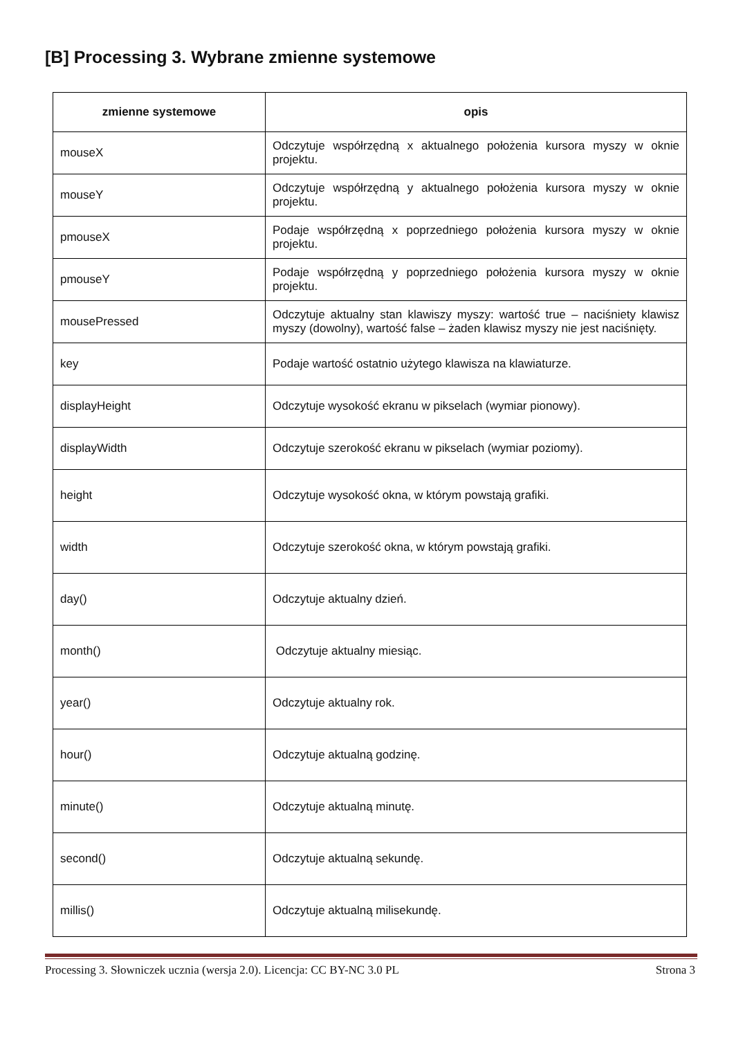[B] Processing 3. Wybrane zmienne systemowe
| zmienne systemowe | opis |
| --- | --- |
| mouseX | Odczytuje współrzędną x aktualnego położenia kursora myszy w oknie projektu. |
| mouseY | Odczytuje współrzędną y aktualnego położenia kursora myszy w oknie projektu. |
| pmouseX | Podaje współrzędną x poprzedniego położenia kursora myszy w oknie projektu. |
| pmouseY | Podaje współrzędną y poprzedniego położenia kursora myszy w oknie projektu. |
| mousePressed | Odczytuje aktualny stan klawiszy myszy: wartość true – naciśniety klawisz myszy (dowolny), wartość false – żaden klawisz myszy nie jest naciśnięty. |
| key | Podaje wartość ostatnio użytego klawisza na klawiaturze. |
| displayHeight | Odczytuje wysokość ekranu w pikselach (wymiar pionowy). |
| displayWidth | Odczytuje szerokość ekranu w pikselach (wymiar poziomy). |
| height | Odczytuje wysokość okna, w którym powstają grafiki. |
| width | Odczytuje szerokość okna, w którym powstają grafiki. |
| day() | Odczytuje aktualny dzień. |
| month() | Odczytuje aktualny miesiąc. |
| year() | Odczytuje aktualny rok. |
| hour() | Odczytuje aktualną godzinę. |
| minute() | Odczytuje aktualną minutę. |
| second() | Odczytuje aktualną sekundę. |
| millis() | Odczytuje aktualną milisekundę. |
Processing 3. Słowniczek ucznia (wersja 2.0). Licencja: CC BY-NC 3.0 PL Strona 3